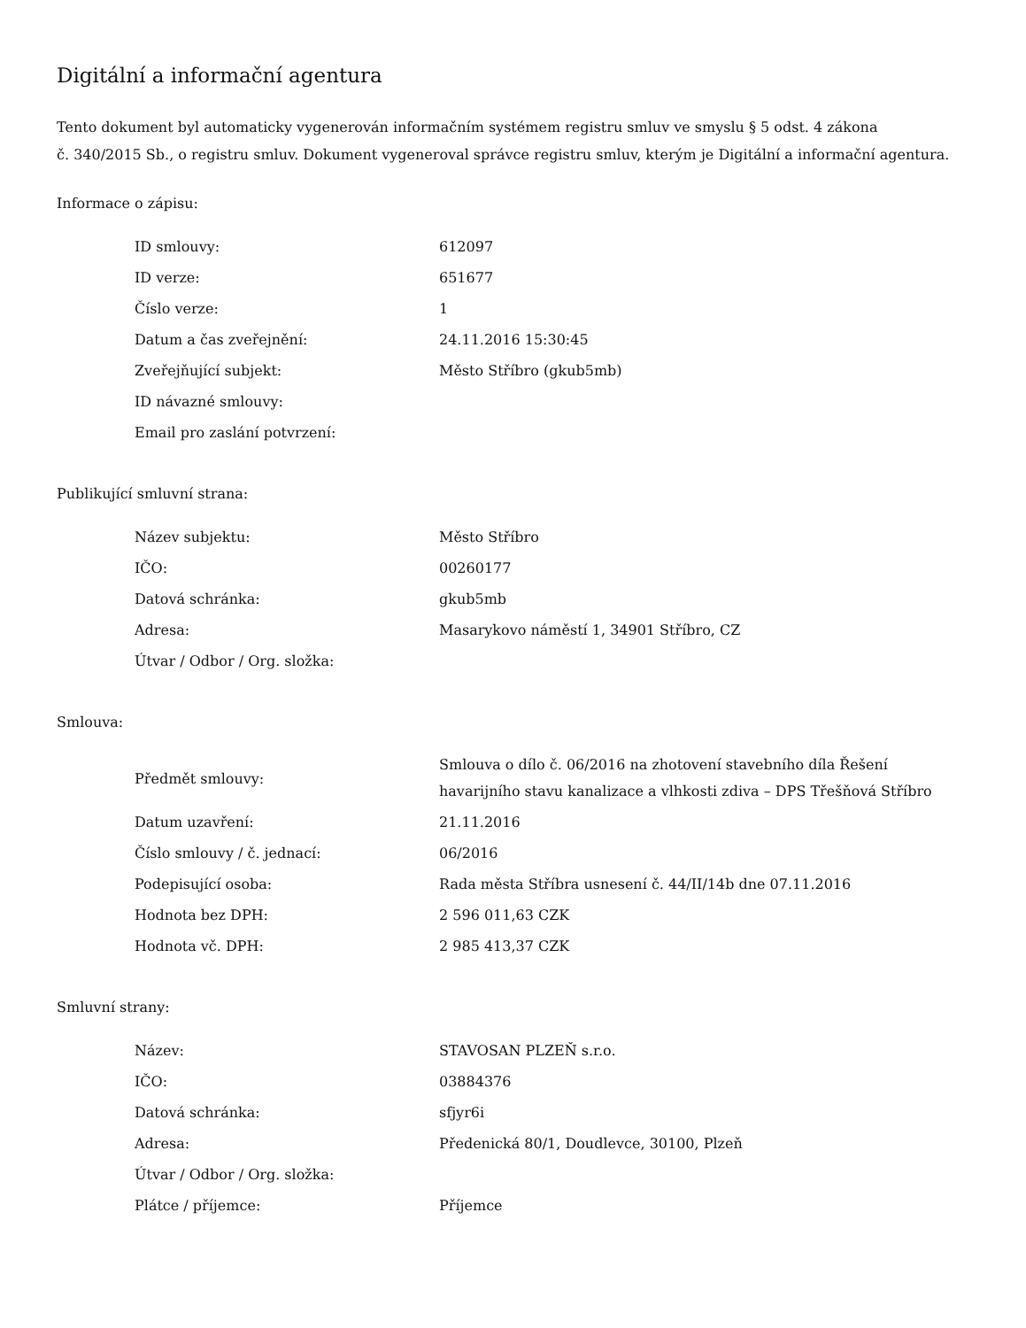Digitální a informační agentura
Tento dokument byl automaticky vygenerován informačním systémem registru smluv ve smyslu § 5 odst. 4 zákona
č. 340/2015 Sb., o registru smluv. Dokument vygeneroval správce registru smluv, kterým je Digitální a informační agentura.
Informace o zápisu:
| ID smlouvy: | 612097 |
| ID verze: | 651677 |
| Číslo verze: | 1 |
| Datum a čas zveřejnění: | 24.11.2016 15:30:45 |
| Zveřejňující subjekt: | Město Stříbro (gkub5mb) |
| ID návazné smlouvy: | |
| Email pro zaslání potvrzení: | |
Publikující smluvní strana:
| Název subjektu: | Město Stříbro |
| IČO: | 00260177 |
| Datová schránka: | gkub5mb |
| Adresa: | Masarykovo náměstí 1, 34901 Stříbro, CZ |
| Útvar / Odbor / Org. složka: | |
Smlouva:
| Předmět smlouvy: | Smlouva o dílo č. 06/2016 na zhotovení stavebního díla Řešení havarijního stavu kanalizace a vlhkosti zdiva – DPS Třešňová Stříbro |
| Datum uzavření: | 21.11.2016 |
| Číslo smlouvy / č. jednací: | 06/2016 |
| Podepisující osoba: | Rada města Stříbra usnesení č. 44/II/14b dne 07.11.2016 |
| Hodnota bez DPH: | 2 596 011,63 CZK |
| Hodnota vč. DPH: | 2 985 413,37 CZK |
Smluvní strany:
| Název: | STAVOSAN PLZEŇ s.r.o. |
| IČO: | 03884376 |
| Datová schránka: | sfjyr6i |
| Adresa: | Předenická 80/1, Doudlevce, 30100, Plzeň |
| Útvar / Odbor / Org. složka: | |
| Plátce / příjemce: | Příjemce |